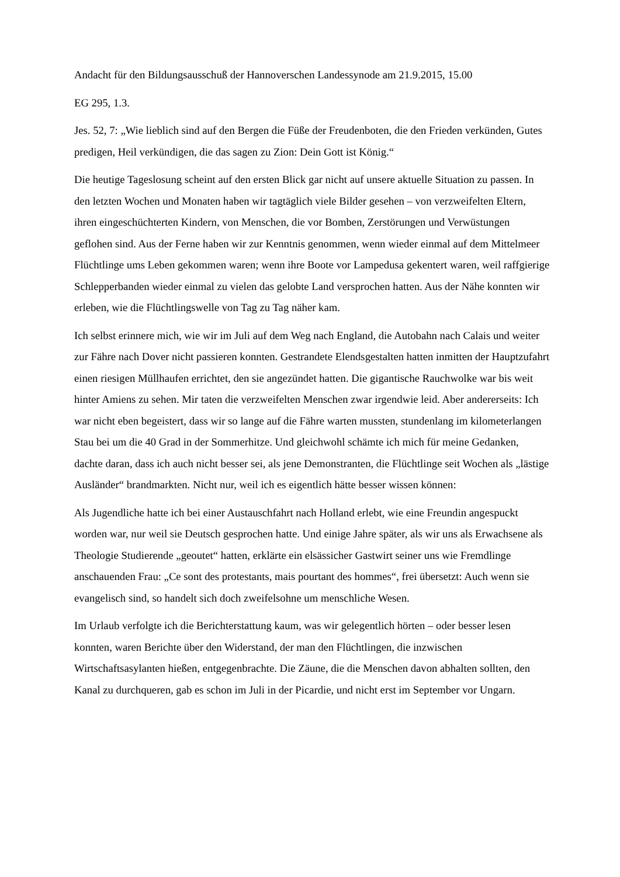Andacht für den Bildungsausschuß der Hannoverschen Landessynode am 21.9.2015, 15.00
EG 295, 1.3.
Jes. 52, 7: „Wie lieblich sind auf den Bergen die Füße der Freudenboten, die den Frieden verkünden, Gutes predigen, Heil verkündigen, die das sagen zu Zion: Dein Gott ist König.“
Die heutige Tageslosung scheint auf den ersten Blick gar nicht auf unsere aktuelle Situation zu passen. In den letzten Wochen und Monaten haben wir tagtäglich viele Bilder gesehen – von verzweifelten Eltern, ihren eingeschüchterten Kindern, von Menschen, die vor Bomben, Zerstörungen und Verwüstungen geflohen sind. Aus der Ferne haben wir zur Kenntnis genommen, wenn wieder einmal auf dem Mittelmeer Flüchtlinge ums Leben gekommen waren; wenn ihre Boote vor Lampedusa gekentert waren, weil raffgierige Schlepperbanden wieder einmal zu vielen das gelobte Land versprochen hatten. Aus der Nähe konnten wir erleben, wie die Flüchtlingswelle von Tag zu Tag näher kam.
Ich selbst erinnere mich, wie wir im Juli auf dem Weg nach England, die Autobahn nach Calais und weiter zur Fähre nach Dover nicht passieren konnten. Gestrandete Elendsgestalten hatten inmitten der Hauptzufahrt einen riesigen Müllhaufen errichtet, den sie angezündet hatten. Die gigantische Rauchwolke war bis weit hinter Amiens zu sehen. Mir taten die verzweifelten Menschen zwar irgendwie leid. Aber andererseits: Ich war nicht eben begeistert, dass wir so lange auf die Fähre warten mussten, stundenlang im kilometerlangen Stau bei um die 40 Grad in der Sommerhitze. Und gleichwohl schämte ich mich für meine Gedanken, dachte daran, dass ich auch nicht besser sei, als jene Demonstranten, die Flüchtlinge seit Wochen als „lästige Ausländer“ brandmarkten. Nicht nur, weil ich es eigentlich hätte besser wissen können:
Als Jugendliche hatte ich bei einer Austauschfahrt nach Holland erlebt, wie eine Freundin angespuckt worden war, nur weil sie Deutsch gesprochen hatte. Und einige Jahre später, als wir uns als Erwachsene als Theologie Studierende „geoutet“ hatten, erklärte ein elsässicher Gastwirt seiner uns wie Fremdlinge anschauenden Frau: „Ce sont des protestants, mais pourtant des hommes“, frei übersetzt: Auch wenn sie evangelisch sind, so handelt sich doch zweifelsohne um menschliche Wesen.
Im Urlaub verfolgte ich die Berichterstattung kaum, was wir gelegentlich hörten – oder besser lesen konnten, waren Berichte über den Widerstand, der man den Flüchtlingen, die inzwischen Wirtschaftsasylanten hießen, entgegenbrachte. Die Zäune, die die Menschen davon abhalten sollten, den Kanal zu durchqueren, gab es schon im Juli in der Picardie, und nicht erst im September vor Ungarn.